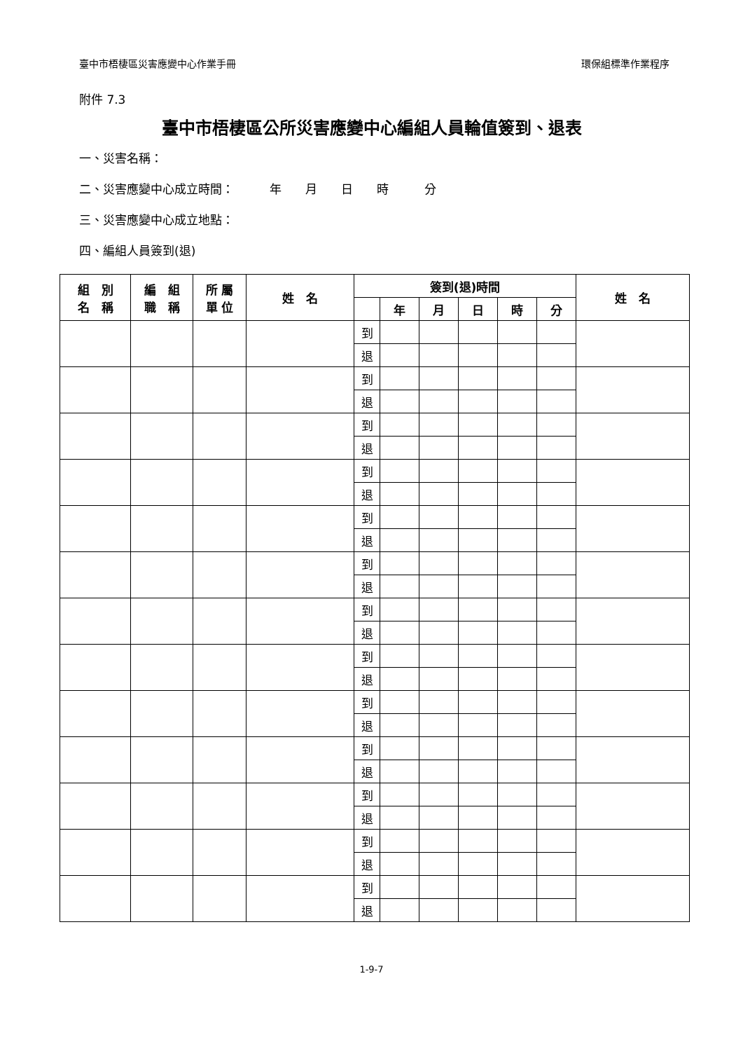臺中市梧棲區災害應變中心作業手冊 環保組標準作業程序
附件 7.3
臺中市梧棲區公所災害應變中心編組人員輪值簽到、退表
一、災害名稱：
二、災害應變中心成立時間：　　　年　　月　　日　　時　　　分
三、災害應變中心成立地點：
四、編組人員簽到(退)
| 組 別 名 稱 | 編 組 職 稱 | 所 屬 單 位 | 姓 名 | 簽到(退)時間 | | | | | | 姓 名 |
| --- | --- | --- | --- | --- | --- | --- | --- | --- | --- | --- |
| | | | | | 年 | 月 | 日 | 時 | 分 | |
| | | | | 到 | | | | | | |
| | | | | 退 | | | | | | |
| | | | | 到 | | | | | | |
| | | | | 退 | | | | | | |
| | | | | 到 | | | | | | |
| | | | | 退 | | | | | | |
| | | | | 到 | | | | | | |
| | | | | 退 | | | | | | |
| | | | | 到 | | | | | | |
| | | | | 退 | | | | | | |
| | | | | 到 | | | | | | |
| | | | | 退 | | | | | | |
| | | | | 到 | | | | | | |
| | | | | 退 | | | | | | |
| | | | | 到 | | | | | | |
| | | | | 退 | | | | | | |
| | | | | 到 | | | | | | |
| | | | | 退 | | | | | | |
| | | | | 到 | | | | | | |
| | | | | 退 | | | | | | |
| | | | | 到 | | | | | | |
| | | | | 退 | | | | | | |
| | | | | 到 | | | | | | |
| | | | | 退 | | | | | | |
| | | | | 到 | | | | | | |
| | | | | 退 | | | | | | |
1-9-7